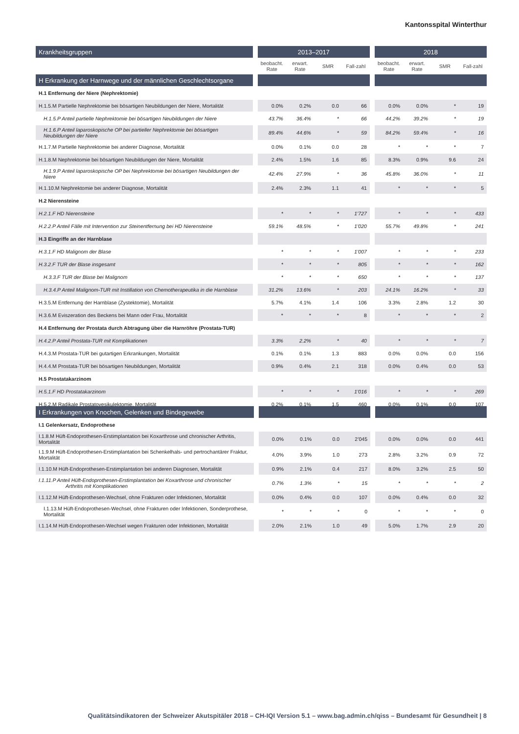Kantonsspital Winterthur
| Krankheitsgruppen | | 2013–2017 | | | | | 2018 | | | |
| --- | --- | --- | --- | --- | --- | --- | --- | --- | --- | --- |
| | | beobacht. Rate | erwart. Rate | SMR | Fall-zahl | | beobacht. Rate | erwart. Rate | SMR | Fall-zahl |
| H Erkrankung der Harnwege und der männlichen Geschlechtsorgane | | | | | | | | | | |
| H.1 Entfernung der Niere (Nephrektomie) | | | | | | | | | | |
| H.1.5.M Partielle Nephrektomie bei bösartigen Neubildungen der Niere, Mortalität | | 0.0% | 0.2% | 0.0 | 66 | | 0.0% | 0.0% | * | 19 |
| H.1.5.P Anteil partielle Nephrektomie bei bösartigen Neubildungen der Niere | | 43.7% | 36.4% | * | 66 | | 44.2% | 39.2% | * | 19 |
| H.1.6.P Anteil laparoskopische OP bei partieller Nephrektomie bei bösartigen Neubildungen der Niere | | 89.4% | 44.6% | * | 59 | | 84.2% | 59.4% | * | 16 |
| H.1.7.M Partielle Nephrektomie bei anderer Diagnose, Mortalität | | 0.0% | 0.1% | 0.0 | 28 | | * | * | * | 7 |
| H.1.8.M Nephrektomie bei bösartigen Neubildungen der Niere, Mortalität | | 2.4% | 1.5% | 1.6 | 85 | | 8.3% | 0.9% | 9.6 | 24 |
| H.1.9.P Anteil laparoskopische OP bei Nephrektomie bei bösartigen Neubildungen der Niere | | 42.4% | 27.9% | * | 36 | | 45.8% | 36.0% | * | 11 |
| H.1.10.M Nephrektomie bei anderer Diagnose, Mortalität | | 2.4% | 2.3% | 1.1 | 41 | | * | * | * | 5 |
| H.2 Nierensteine | | | | | | | | | | |
| H.2.1.F HD Nierensteine | | * | * | * | 1’727 | | * | * | * | 433 |
| H.2.2.P Anteil Fälle mit Intervention zur Steinentfernung bei HD Nierensteine | | 59.1% | 48.5% | * | 1’020 | | 55.7% | 49.8% | * | 241 |
| H.3 Eingriffe an der Harnblase | | | | | | | | | | |
| H.3.1.F HD Malignom der Blase | | * | * | * | 1’007 | | * | * | * | 233 |
| H.3.2.F TUR der Blase insgesamt | | * | * | * | 805 | | * | * | * | 162 |
| H.3.3.F TUR der Blase bei Malignom | | * | * | * | 650 | | * | * | * | 137 |
| H.3.4.P Anteil Malignom-TUR mit Instillation von Chemotherapeutika in die Harnblase | | 31.2% | 13.6% | * | 203 | | 24.1% | 16.2% | * | 33 |
| H.3.5.M Entfernung der Harnblase (Zystektomie), Mortalität | | 5.7% | 4.1% | 1.4 | 106 | | 3.3% | 2.8% | 1.2 | 30 |
| H.3.6.M Eviszeration des Beckens bei Mann oder Frau, Mortalität | | * | * | * | 8 | | * | * | * | 2 |
| H.4 Entfernung der Prostata durch Abtragung über die Harnröhre (Prostata-TUR) | | | | | | | | | | |
| H.4.2.P Anteil Prostata-TUR mit Komplikationen | | 3.3% | 2.2% | * | 40 | | * | * | * | 7 |
| H.4.3.M Prostata-TUR bei gutartigen Erkrankungen, Mortalität | | 0.1% | 0.1% | 1.3 | 883 | | 0.0% | 0.0% | 0.0 | 156 |
| H.4.4.M Prostata-TUR bei bösartigen Neubildungen, Mortalität | | 0.9% | 0.4% | 2.1 | 318 | | 0.0% | 0.4% | 0.0 | 53 |
| H.5 Prostatakarzinom | | | | | | | | | | |
| H.5.1.F HD Prostatakarzinom | | * | * | * | 1’016 | | * | * | * | 269 |
| H.5.2.M Radikale Prostatovesikulektomie, Mortalität | | 0.2% | 0.1% | 1.5 | 460 | | 0.0% | 0.1% | 0.0 | 107 |
| I Erkrankungen von Knochen, Gelenken und Bindegewebe | | | | | | | | | | |
| --- | --- | --- | --- | --- | --- | --- | --- | --- | --- | --- |
| I.1 Gelenkersatz, Endoprothese | | | | | | | | | | |
| I.1.8.M Hüft-Endoprothesen-Erstimplantation bei Koxarthrose und chronischer Arthritis, Mortalität | | 0.0% | 0.1% | 0.0 | 2’045 | | 0.0% | 0.0% | 0.0 | 441 |
| I.1.9.M Hüft-Endoprothesen-Erstimplantation bei Schenkelhals- und pertrochantärer Fraktur, Mortalität | | 4.0% | 3.9% | 1.0 | 273 | | 2.8% | 3.2% | 0.9 | 72 |
| I.1.10.M Hüft-Endoprothesen-Erstimplantation bei anderen Diagnosen, Mortalität | | 0.9% | 2.1% | 0.4 | 217 | | 8.0% | 3.2% | 2.5 | 50 |
| I.1.11.P Anteil Hüft-Endoprothesen-Erstimplantation bei Koxarthrose und chronischer Arthritis mit Komplikationen | | 0.7% | 1.3% | * | 15 | | * | * | * | 2 |
| I.1.12.M Hüft-Endoprothesen-Wechsel, ohne Frakturen oder Infektionen, Mortalität | | 0.0% | 0.4% | 0.0 | 107 | | 0.0% | 0.4% | 0.0 | 32 |
| I.1.13.M Hüft-Endoprothesen-Wechsel, ohne Frakturen oder Infektionen, Sonderprothese, Mortalität | | * | * | * | 0 | | * | * | * | 0 |
| I.1.14.M Hüft-Endoprothesen-Wechsel wegen Frakturen oder Infektionen, Mortalität | | 2.0% | 2.1% | 1.0 | 49 | | 5.0% | 1.7% | 2.9 | 20 |
Qualitätsindikatoren der Schweizer Akutspitäler 2018 – CH-IQI Version 5.1 – www.bag.admin.ch/qiss – Bundesamt für Gesundheit | 8